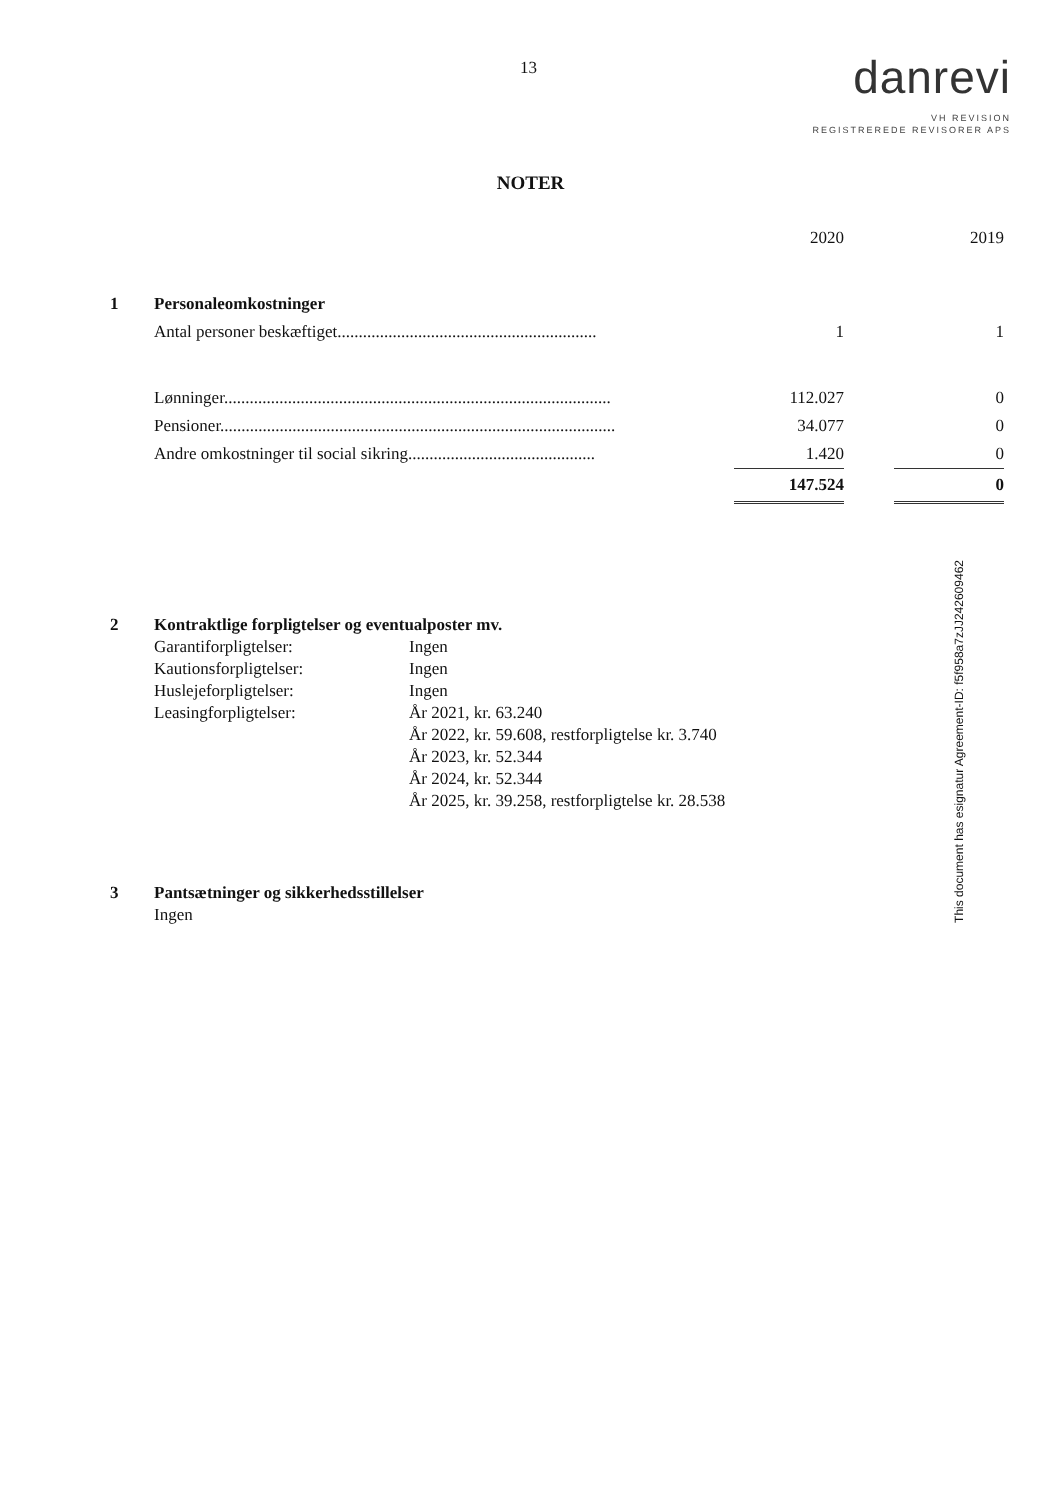13
danrevi
VH REVISION
REGISTREREDE REVISORER APS
NOTER
| | | 2020 | | 2019 |
| 1 | Personaleomkostninger | | | |
| | Antal personer beskæftiget............................................................. | 1 | | 1 |
| | Lønninger........................................................................................... | 112.027 | | 0 |
| | Pensioner............................................................................................. | 34.077 | | 0 |
| | Andre omkostninger til social sikring............................................ | 1.420 | | 0 |
| | | 147.524 | | 0 |
| 2 | Kontraktlige forpligtelser og eventualposter mv. | |
| | Garantiforpligtelser: | Ingen |
| | Kautionsforpligtelser: | Ingen |
| | Huslejeforpligtelser: | Ingen |
| | Leasingforpligtelser: | År 2021, kr. 63.240 |
| | | År 2022, kr. 59.608, restforpligtelse kr. 3.740 |
| | | År 2023, kr. 52.344 |
| | | År 2024, kr. 52.344 |
| | | År 2025, kr. 39.258, restforpligtelse kr. 28.538 |
| 3 | Pantsætninger og sikkerhedsstillelser |
| | Ingen |
This document has esignatur Agreement-ID: f5f958a7zJJ242609462